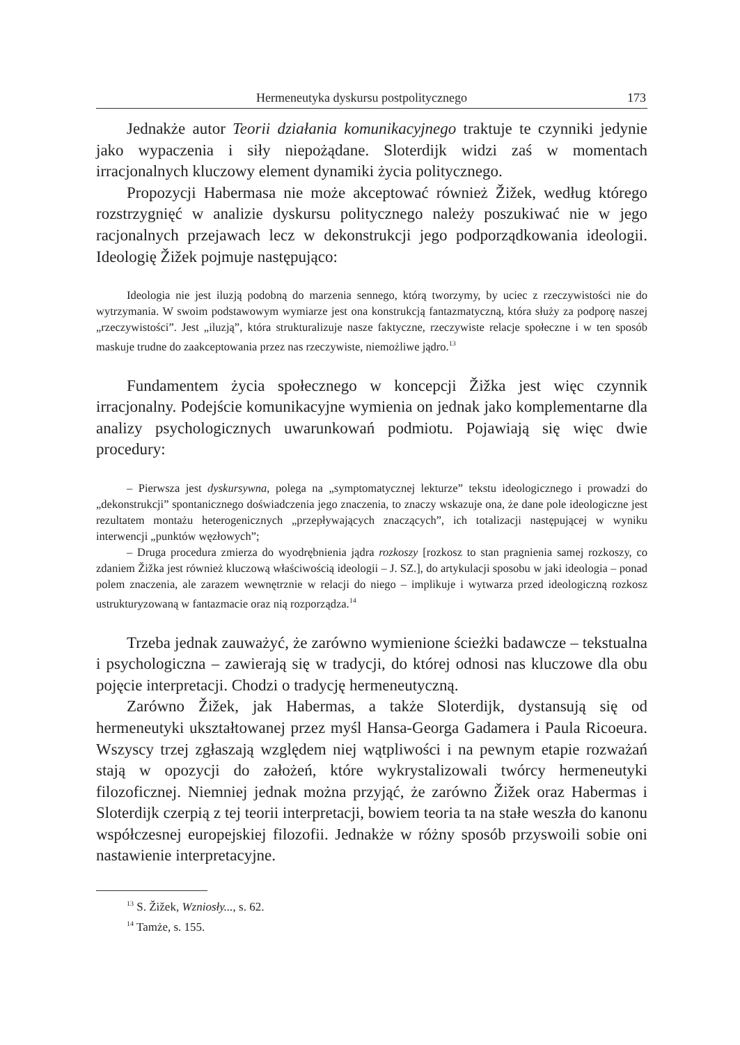Hermeneutyka dyskursu postpolitycznego 173
Jednakże autor Teorii działania komunikacyjnego traktuje te czynniki jedynie jako wypaczenia i siły niepożądane. Sloterdijk widzi zaś w momentach irracjonalnych kluczowy element dynamiki życia politycznego.
Propozycji Habermasa nie może akceptować również Žižek, według którego rozstrzygnięć w analizie dyskursu politycznego należy poszukiwać nie w jego racjonalnych przejawach lecz w dekonstrukcji jego podporządkowania ideologii. Ideologię Žižek pojmuje następująco:
Ideologia nie jest iluzją podobną do marzenia sennego, którą tworzymy, by uciec z rzeczywistości nie do wytrzymania. W swoim podstawowym wymiarze jest ona konstrukcją fantazmatyczną, która służy za podporę naszej „rzeczywistości”. Jest „iluzją”, która strukturalizuje nasze faktyczne, rzeczywiste relacje społeczne i w ten sposób maskuje trudne do zaakceptowania przez nas rzeczywiste, niemożliwe jądro.<sup>13</sup>
Fundamentem życia społecznego w koncepcji Žižka jest więc czynnik irracjonalny. Podejście komunikacyjne wymienia on jednak jako komplementarne dla analizy psychologicznych uwarunkowań podmiotu. Pojawiają się więc dwie procedury:
– Pierwsza jest dyskursywna, polega na „symptomatycznej lekturze” tekstu ideologicznego i prowadzi do „dekonstrukcji” spontanicznego doświadczenia jego znaczenia, to znaczy wskazuje ona, że dane pole ideologiczne jest rezultatem montażu heterogenicznych „przepływających znaczących”, ich totalizacji następującej w wyniku interwencji „punktów węzłowych”;
– Druga procedura zmierza do wyodrębnienia jądra rozkoszy [rozkosz to stan pragnienia samej rozkoszy, co zdaniem Žižka jest również kluczową właściwością ideologii – J. SZ.], do artykulacji sposobu w jaki ideologia – ponad polem znaczenia, ale zarazem wewnętrznie w relacji do niego – implikuje i wytwarza przed ideologiczną rozkosz ustrukturyzowaną w fantazmacie oraz nią rozporządza.<sup>14</sup>
Trzeba jednak zauważyć, że zarówno wymienione ścieżki badawcze – tekstualna i psychologiczna – zawierają się w tradycji, do której odnosi nas kluczowe dla obu pojęcie interpretacji. Chodzi o tradycję hermeneutyczną.
Zarówno Žižek, jak Habermas, a także Sloterdijk, dystansują się od hermeneutyki ukształtowanej przez myśl Hansa-Georga Gadamera i Paula Ricoeura. Wszyscy trzej zgłaszają względem niej wątpliwości i na pewnym etapie rozważań stają w opozycji do założeń, które wykrystalizowali twórcy hermeneutyki filozoficznej. Niemniej jednak można przyjąć, że zarówno Žižek oraz Habermas i Sloterdijk czerpią z tej teorii interpretacji, bowiem teoria ta na stałe weszła do kanonu współczesnej europejskiej filozofii. Jednakże w różny sposób przyswoili sobie oni nastawienie interpretacyjne.
<sup>13</sup> S. Žižek, Wzniosły..., s. 62.
<sup>14</sup> Tamże, s. 155.